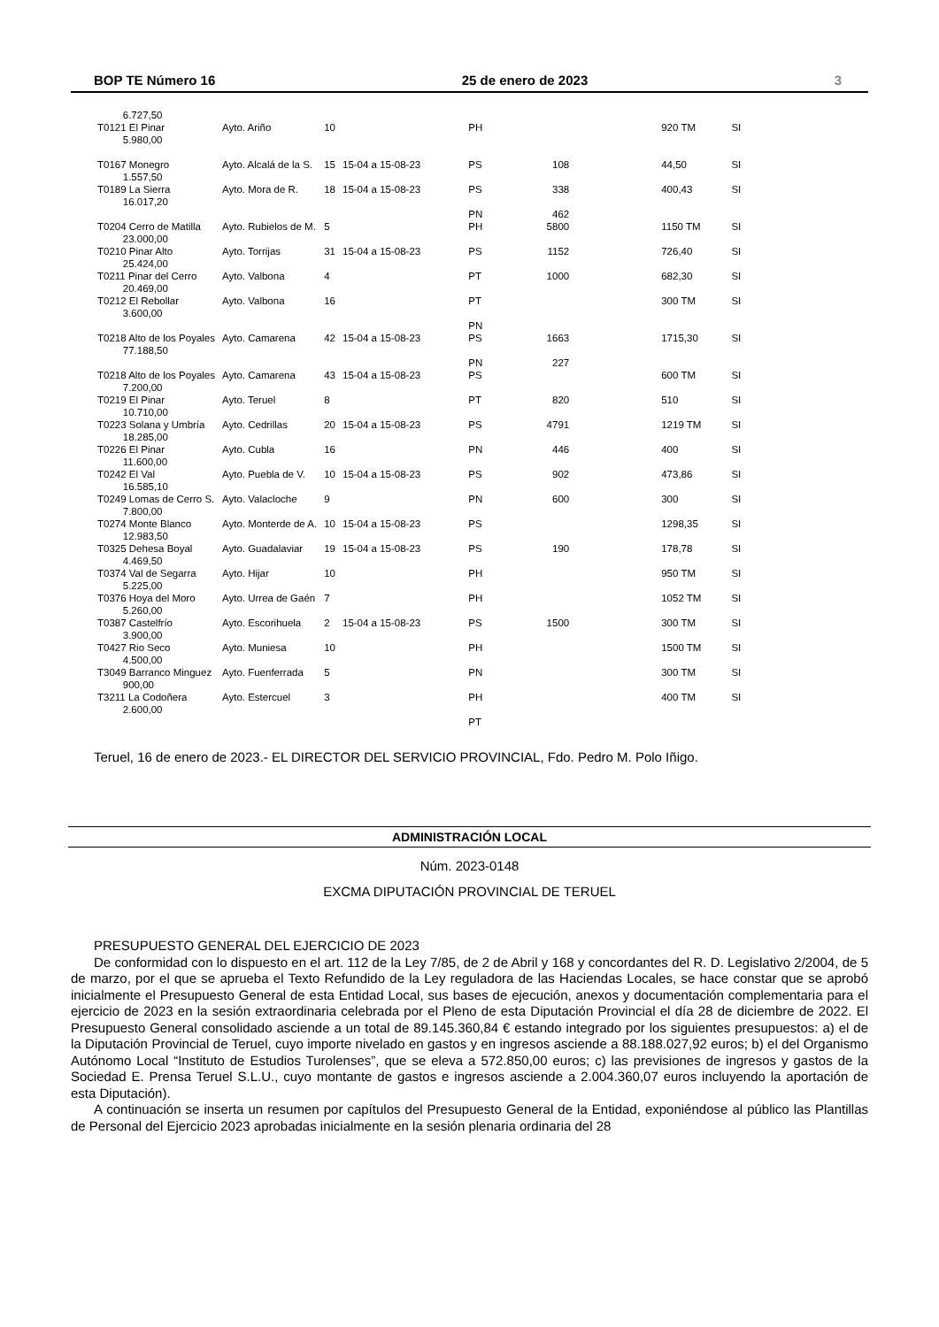BOP TE Número 16 25 de enero de 2023 3
| 6.727,50 | | | | | | | |
| T0121 El Pinar 5.980,00 | Ayto. Ariño | 10 | | PH | | 920 TM | SI |
| T0167 Monegro 1.557,50 | Ayto. Alcalá de la S. | 15 | 15-04 a 15-08-23 | PS | 108 | 44,50 | SI |
| T0189 La Sierra 16.017,20 | Ayto. Mora de R. | 18 | 15-04 a 15-08-23 | PS | 338 | 400,43 | SI |
| | | | | PN | 462 | | |
| T0204 Cerro de Matilla 23.000,00 | Ayto. Rubielos de M. | 5 | | PH | 5800 | 1150 TM | SI |
| T0210 Pinar Alto 25.424,00 | Ayto. Torrijas | 31 | 15-04 a 15-08-23 | PS | 1152 | 726,40 | SI |
| T0211 Pinar del Cerro 20.469,00 | Ayto. Valbona | 4 | | PT | 1000 | 682,30 | SI |
| T0212 El Rebollar 3.600,00 | Ayto. Valbona | 16 | | PT | | 300 TM | SI |
| | | | | PN | | | |
| T0218 Alto de los Poyales 77.188,50 | Ayto. Camarena | 42 | 15-04 a 15-08-23 | PS | 1663 | 1715,30 | SI |
| | | | | PN | 227 | | |
| T0218 Alto de los Poyales 7.200,00 | Ayto. Camarena | 43 | 15-04 a 15-08-23 | PS | | 600 TM | SI |
| T0219 El Pinar 10.710,00 | Ayto. Teruel | 8 | | PT | 820 | 510 | SI |
| T0223 Solana y Umbría 18.285,00 | Ayto. Cedrillas | 20 | 15-04 a 15-08-23 | PS | 4791 | 1219 TM | SI |
| T0226 El Pinar 11.600,00 | Ayto. Cubla | 16 | | PN | 446 | 400 | SI |
| T0242 El Val 16.585,10 | Ayto. Puebla de V. | 10 | 15-04 a 15-08-23 | PS | 902 | 473,86 | SI |
| T0249 Lomas de Cerro S. 7.800,00 | Ayto. Valacloche | 9 | | PN | 600 | 300 | SI |
| T0274 Monte Blanco 12.983,50 | Ayto. Monterde de A. | 10 | 15-04 a 15-08-23 | PS | | 1298,35 | SI |
| T0325 Dehesa Boyal 4.469,50 | Ayto. Guadalaviar | 19 | 15-04 a 15-08-23 | PS | 190 | 178,78 | SI |
| T0374 Val de Segarra 5.225,00 | Ayto. Hijar | 10 | | PH | | 950 TM | SI |
| T0376 Hoya del Moro 5.260,00 | Ayto. Urrea de Gaén | 7 | | PH | | 1052 TM | SI |
| T0387 Castelfrío 3.900,00 | Ayto. Escorihuela | 2 | 15-04 a 15-08-23 | PS | 1500 | 300 TM | SI |
| T0427 Rio Seco 4.500,00 | Ayto. Muniesa | 10 | | PH | | 1500 TM | SI |
| T3049 Barranco Minguez 900,00 | Ayto. Fuenferrada | 5 | | PN | | 300 TM | SI |
| T3211 La Codoñera 2.600,00 | Ayto. Estercuel | 3 | | PH | | 400 TM | SI |
| | | | | PT | | | |
Teruel, 16 de enero de 2023.- EL DIRECTOR DEL SERVICIO PROVINCIAL, Fdo. Pedro M. Polo Iñigo.
ADMINISTRACIÓN LOCAL
Núm. 2023-0148
EXCMA DIPUTACIÓN PROVINCIAL DE TERUEL
PRESUPUESTO GENERAL DEL EJERCICIO DE 2023
De conformidad con lo dispuesto en el art. 112 de la Ley 7/85, de 2 de Abril y 168 y concordantes del R. D. Legislativo 2/2004, de 5 de marzo, por el que se aprueba el Texto Refundido de la Ley reguladora de las Haciendas Locales, se hace constar que se aprobó inicialmente el Presupuesto General de esta Entidad Local, sus bases de ejecución, anexos y documentación complementaria para el ejercicio de 2023 en la sesión extraordinaria celebrada por el Pleno de esta Diputación Provincial el día 28 de diciembre de 2022. El Presupuesto General consolidado asciende a un total de 89.145.360,84 € estando integrado por los siguientes presupuestos: a) el de la Diputación Provincial de Teruel, cuyo importe nivelado en gastos y en ingresos asciende a 88.188.027,92 euros; b) el del Organismo Autónomo Local “Instituto de Estudios Turolenses”, que se eleva a 572.850,00 euros; c) las previsiones de ingresos y gastos de la Sociedad E. Prensa Teruel S.L.U., cuyo montante de gastos e ingresos asciende a 2.004.360,07 euros incluyendo la aportación de esta Diputación).
A continuación se inserta un resumen por capítulos del Presupuesto General de la Entidad, exponiéndose al público las Plantillas de Personal del Ejercicio 2023 aprobadas inicialmente en la sesión plenaria ordinaria del 28